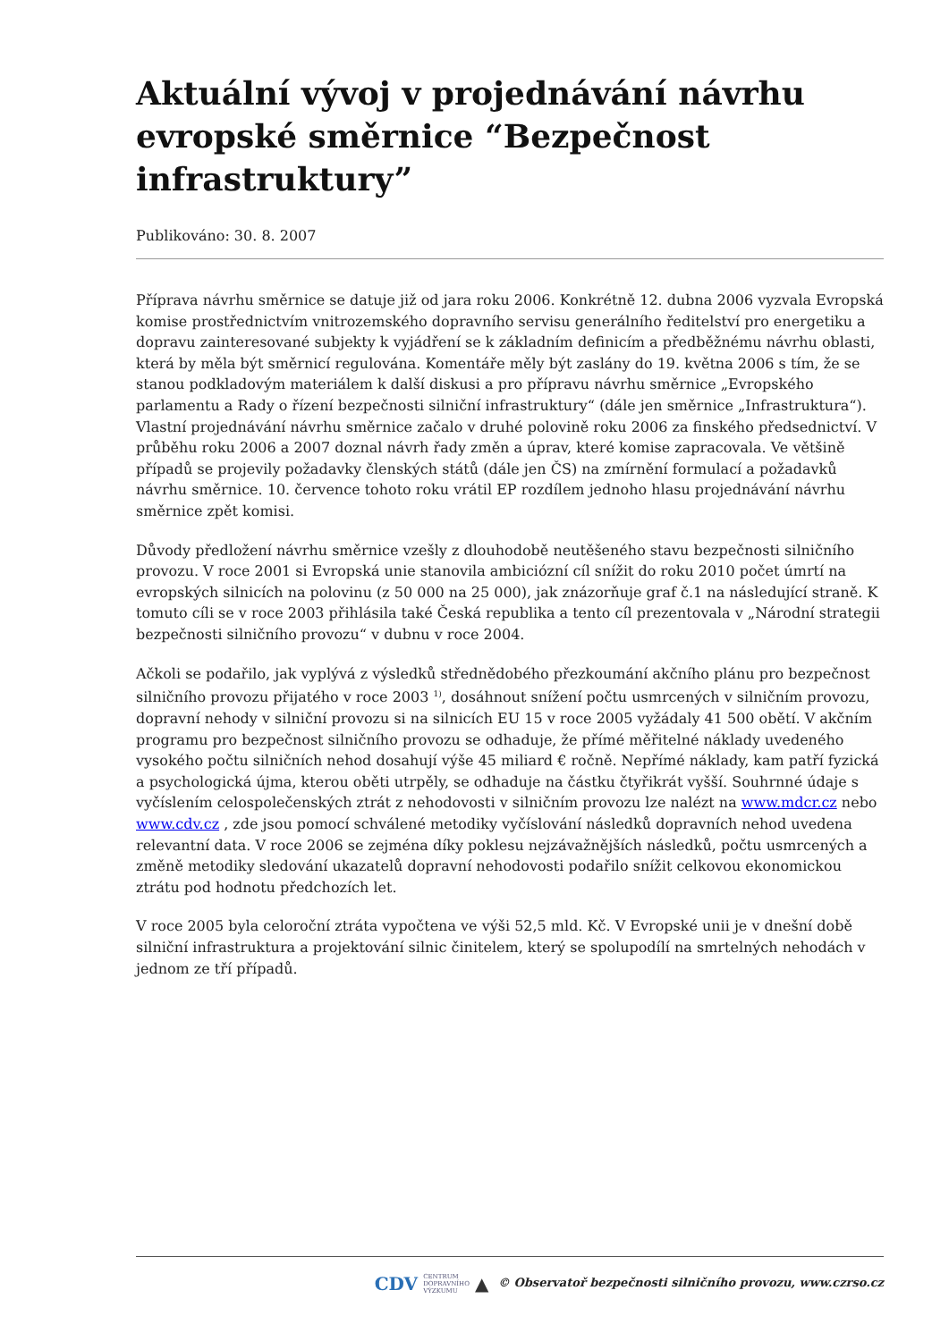Aktuální vývoj v projednávání návrhu evropské směrnice “Bezpečnost infrastruktury”
Publikováno: 30. 8. 2007
Příprava návrhu směrnice se datuje již od jara roku 2006. Konkrétně 12. dubna 2006 vyzvala Evropská komise prostřednictvím vnitrozemského dopravního servisu generálního ředitelství pro energetiku a dopravu zainteresované subjekty k vyjádření se k základním definicím a předběžnému návrhu oblasti, která by měla být směrnicí regulována. Komentáře měly být zaslány do 19. května 2006 s tím, že se stanou podkladovým materiálem k další diskusi a pro přípravu návrhu směrnice „Evropského parlamentu a Rady o řízení bezpečnosti silniční infrastruktury“ (dále jen směrnice „Infrastruktura“). Vlastní projednávání návrhu směrnice začalo v druhé polovině roku 2006 za finského předsednictví. V průběhu roku 2006 a 2007 doznal návrh řady změn a úprav, které komise zapracovala. Ve většině případů se projevily požadavky členských států (dále jen ČS) na zmírnění formulací a požadavků návrhu směrnice. 10. července tohoto roku vrátil EP rozdílem jednoho hlasu projednávání návrhu směrnice zpět komisi.
Důvody předložení návrhu směrnice vzešly z dlouhodobě neutěšeného stavu bezpečnosti silničního provozu. V roce 2001 si Evropská unie stanovila ambiciózní cíl snížit do roku 2010 počet úmrtí na evropských silnicích na polovinu (z 50 000 na 25 000), jak znázorňuje graf č.1 na následující straně. K tomuto cíli se v roce 2003 přihlásila také Česká republika a tento cíl prezentovala v „Národní strategii bezpečnosti silničního provozu“ v dubnu v roce 2004.
Ačkoli se podařilo, jak vyplývá z výsledků střednědobého přezkoumání akčního plánu pro bezpečnost silničního provozu přijatého v roce 2003 <sup>1)</sup>, dosáhnout snížení počtu usmrcených v silničním provozu, dopravní nehody v silniční provozu si na silnicích EU 15 v roce 2005 vyžádaly 41 500 obětí. V akčním programu pro bezpečnost silničního provozu se odhaduje, že přímé měřitelné náklady uvedeného vysokého počtu silničních nehod dosahují výše 45 miliard € ročně. Nepřímé náklady, kam patří fyzická a psychologická újma, kterou oběti utrpěly, se odhaduje na částku čtyřikrát vyšší. Souhrnné údaje s vyčíslením celospolečenských ztrát z nehodovosti v silničním provozu lze nalézt na www.mdcr.cz nebo www.cdv.cz , zde jsou pomocí schválené metodiky vyčíslování následků dopravních nehod uvedena relevantní data. V roce 2006 se zejména díky poklesu nejzávažnějších následků, počtu usmrcených a změně metodiky sledování ukazatelů dopravní nehodovosti podařilo snížit celkovou ekonomickou ztrátu pod hodnotu předchozích let.
V roce 2005 byla celoroční ztráta vypočtena ve výši 52,5 mld. Kč. V Evropské unii je v dnešní době silniční infrastruktura a projektování silnic činitelem, který se spolupodílí na smrtelných nehodách v jednom ze tří případů.
CDV CENTRUM
DOPRAVNÍHO
VÝZKUMU ▲ © Observatoř bezpečnosti silničního provozu, www.czrso.cz